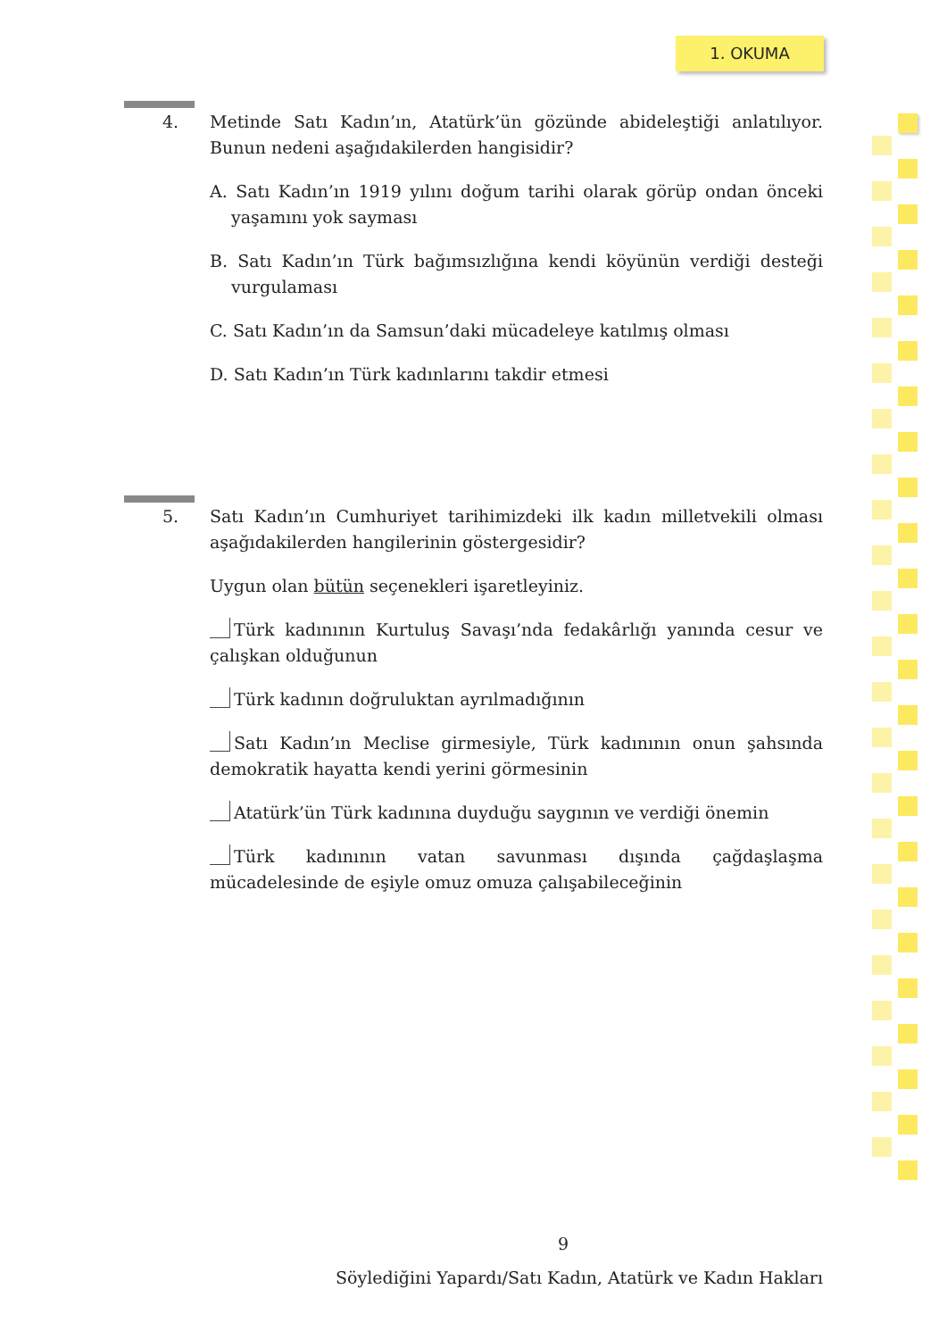1. OKUMA
4.
Metinde Satı Kadın’ın, Atatürk’ün gözünde abideleştiği anlatılıyor. Bunun nedeni aşağıdakilerden hangisidir?
A. Satı Kadın’ın 1919 yılını doğum tarihi olarak görüp ondan önceki yaşamını yok sayması
B. Satı Kadın’ın Türk bağımsızlığına kendi köyünün verdiği desteği vurgulaması
C. Satı Kadın’ın da Samsun’daki mücadeleye katılmış olması
D. Satı Kadın’ın Türk kadınlarını takdir etmesi
5.
Satı Kadın’ın Cumhuriyet tarihimizdeki ilk kadın milletvekili olması aşağıdakilerden hangilerinin göstergesidir?
Uygun olan bütün seçenekleri işaretleyiniz.
Türk kadınının Kurtuluş Savaşı’nda fedakârlığı yanında cesur ve çalışkan olduğunun
Türk kadının doğruluktan ayrılmadığının
Satı Kadın’ın Meclise girmesiyle, Türk kadınının onun şahsında demokratik hayatta kendi yerini görmesinin
Atatürk’ün Türk kadınına duyduğu saygının ve verdiği önemin
Türk kadınının vatan savunması dışında çağdaşlaşma mücadelesinde de eşiyle omuz omuza çalışabileceğinin
9
Söylediğini Yapardı/Satı Kadın, Atatürk ve Kadın Hakları